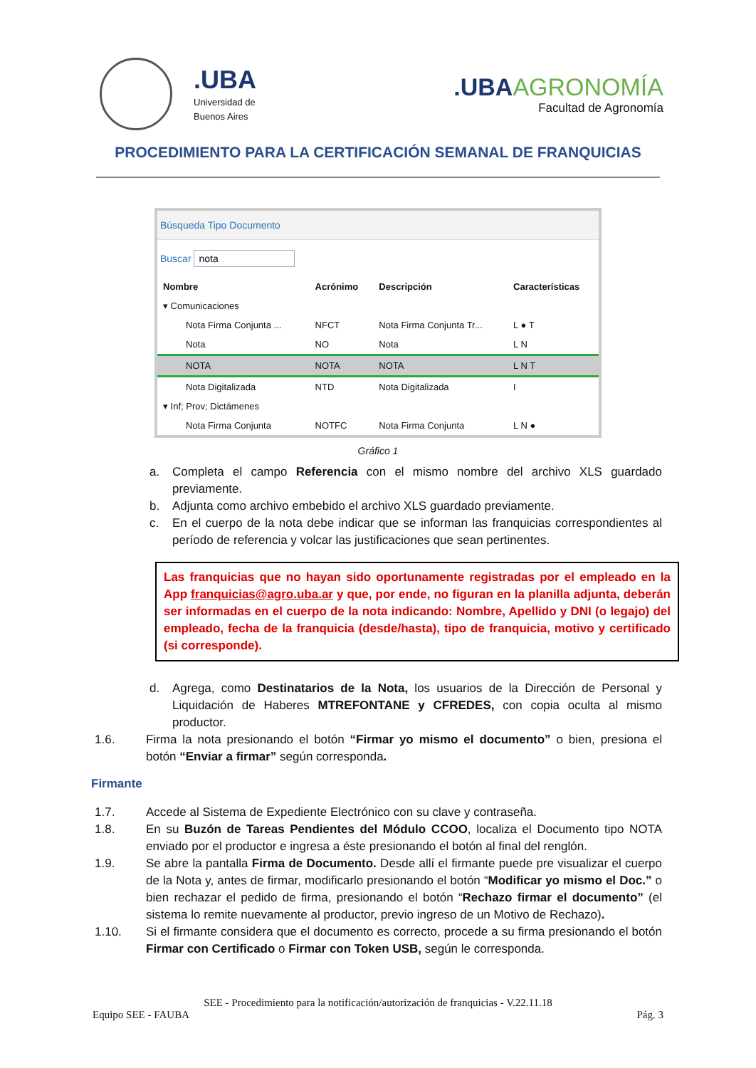.UBA
Universidad de
Buenos Aires
.UBA AGRONOMÍA
Facultad de Agronomía
PROCEDIMIENTO PARA LA CERTIFICACIÓN SEMANAL DE FRANQUICIAS
Búsqueda Tipo Documento
Buscar nota
| Nombre | Acrónimo | Descripción | Características |
| --- | --- | --- | --- |
| ▾ Comunicaciones | | | |
| Nota Firma Conjunta ... | NFCT | Nota Firma Conjunta Tr... | L ● T |
| Nota | NO | Nota | L N |
| NOTA | NOTA | NOTA | L N T |
| Nota Digitalizada | NTD | Nota Digitalizada | I |
| ▾ Inf; Prov; Dictámenes | | | |
| Nota Firma Conjunta | NOTFC | Nota Firma Conjunta | L N ● |
Gráfico 1
a. Completa el campo Referencia con el mismo nombre del archivo XLS guardado previamente.
b. Adjunta como archivo embebido el archivo XLS guardado previamente.
c. En el cuerpo de la nota debe indicar que se informan las franquicias correspondientes al período de referencia y volcar las justificaciones que sean pertinentes.
Las franquicias que no hayan sido oportunamente registradas por el empleado en la App franquicias@agro.uba.ar y que, por ende, no figuran en la planilla adjunta, deberán ser informadas en el cuerpo de la nota indicando: Nombre, Apellido y DNI (o legajo) del empleado, fecha de la franquicia (desde/hasta), tipo de franquicia, motivo y certificado (si corresponde).
d. Agrega, como Destinatarios de la Nota, los usuarios de la Dirección de Personal y Liquidación de Haberes MTREFONTANE y CFREDES, con copia oculta al mismo productor.
1.6. Firma la nota presionando el botón “Firmar yo mismo el documento” o bien, presiona el botón “Enviar a firmar” según corresponda.
Firmante
1.7. Accede al Sistema de Expediente Electrónico con su clave y contraseña.
1.8. En su Buzón de Tareas Pendientes del Módulo CCOO, localiza el Documento tipo NOTA enviado por el productor e ingresa a éste presionando el botón al final del renglón.
1.9. Se abre la pantalla Firma de Documento. Desde allí el firmante puede pre visualizar el cuerpo de la Nota y, antes de firmar, modificarlo presionando el botón “Modificar yo mismo el Doc.” o bien rechazar el pedido de firma, presionando el botón “Rechazo firmar el documento” (el sistema lo remite nuevamente al productor, previo ingreso de un Motivo de Rechazo).
1.10. Si el firmante considera que el documento es correcto, procede a su firma presionando el botón Firmar con Certificado o Firmar con Token USB, según le corresponda.
SEE - Procedimiento para la notificación/autorización de franquicias - V.22.11.18
Equipo SEE - FAUBA Pág. 3